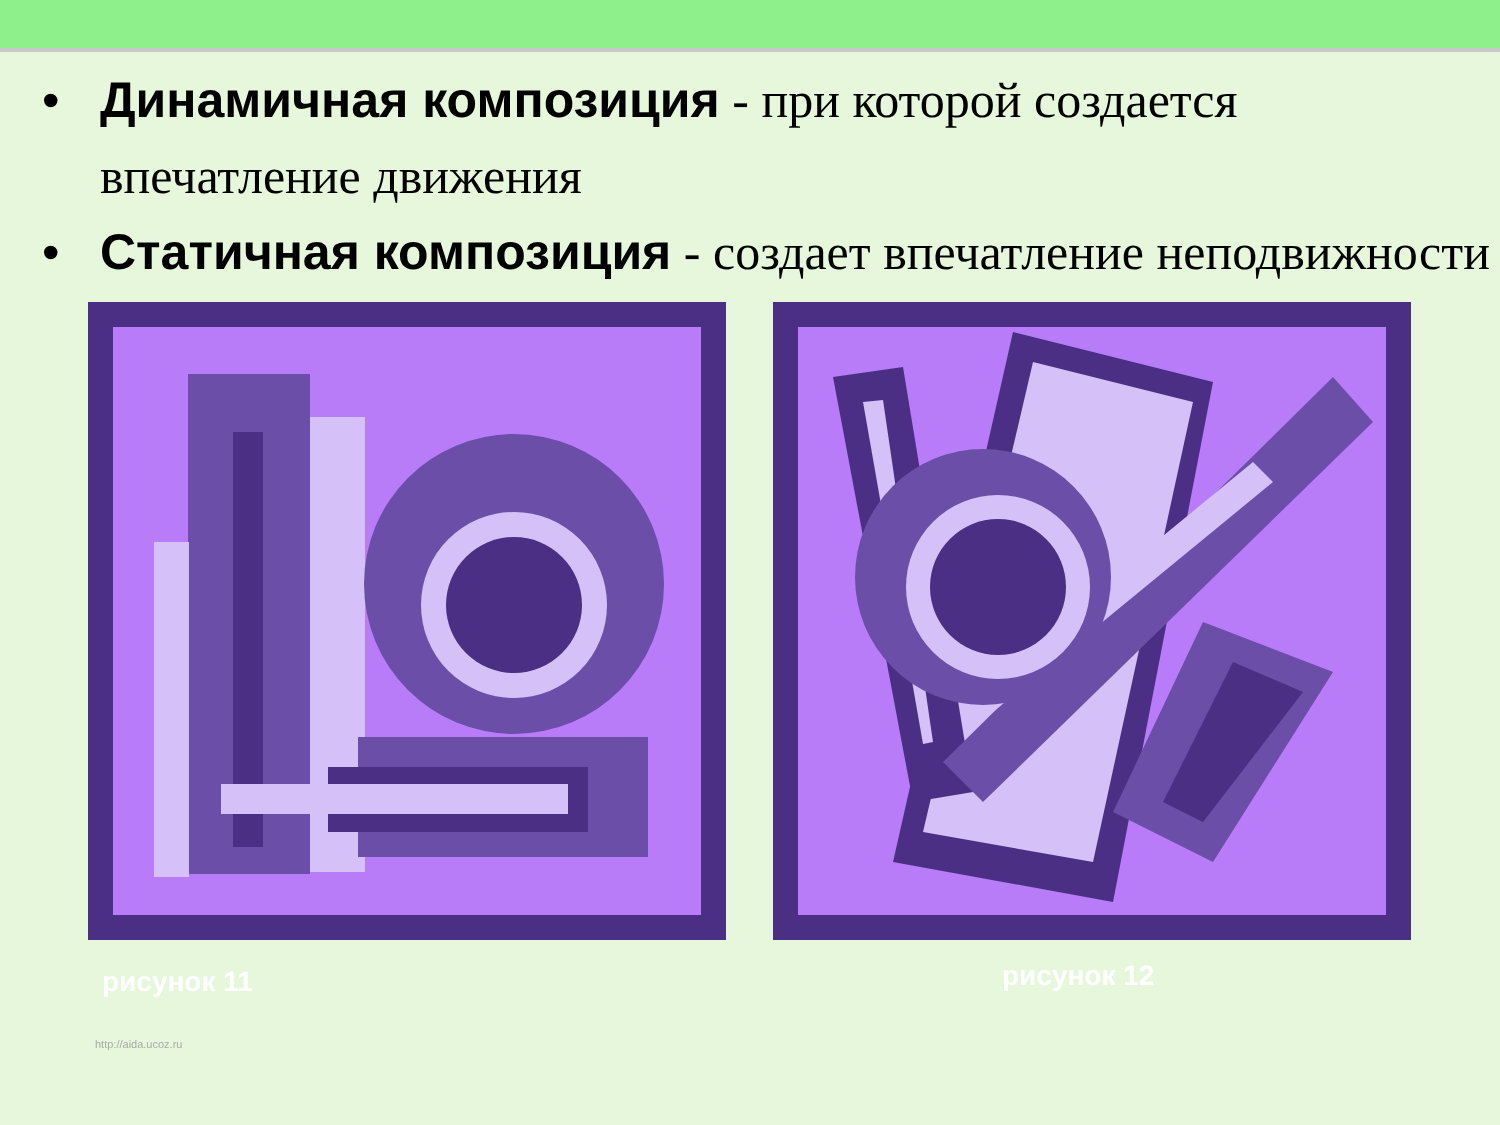• Динамичная композиция - при которой создается впечатление движения
• Статичная композиция - создает впечатление неподвижности
рисунок 11 рисунок 12
http://aida.ucoz.ru